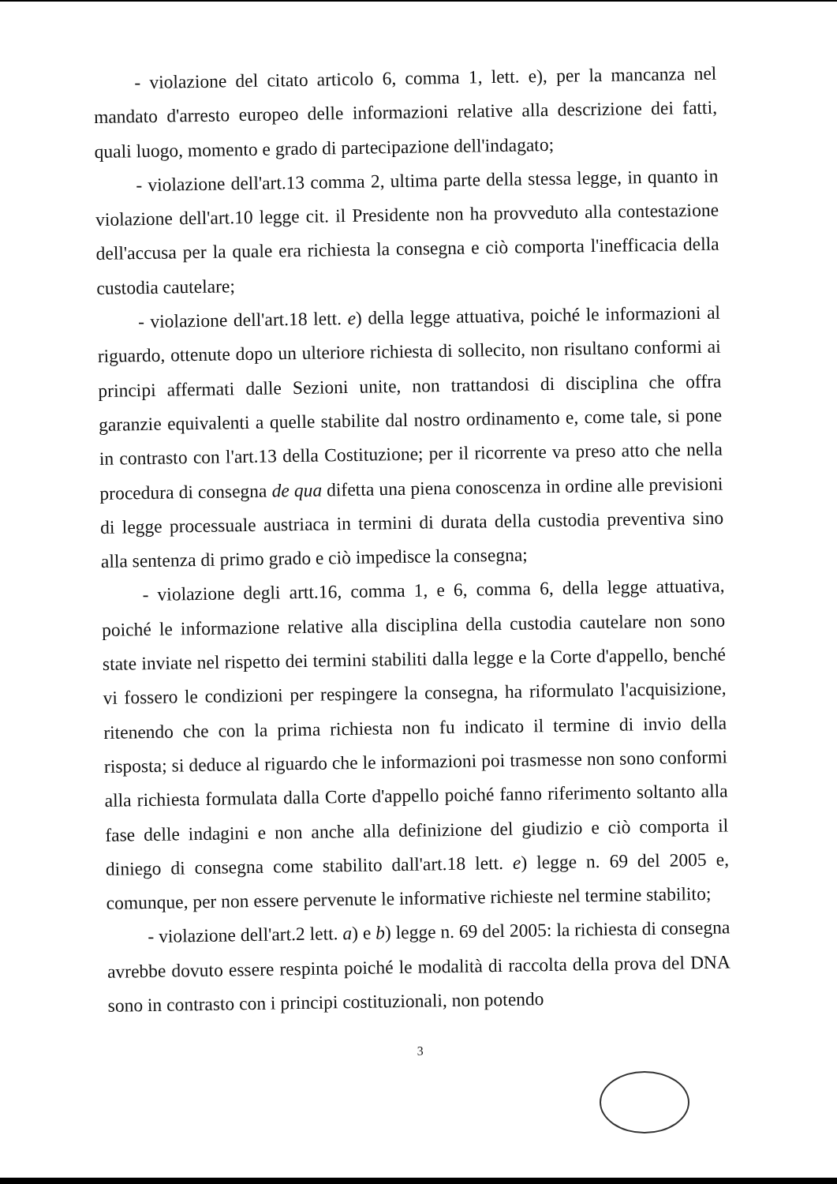- violazione del citato articolo 6, comma 1, lett. e), per la mancanza nel mandato d'arresto europeo delle informazioni relative alla descrizione dei fatti, quali luogo, momento e grado di partecipazione dell'indagato;
- violazione dell'art.13 comma 2, ultima parte della stessa legge, in quanto in violazione dell'art.10 legge cit. il Presidente non ha provveduto alla contestazione dell'accusa per la quale era richiesta la consegna e ciò comporta l'inefficacia della custodia cautelare;
- violazione dell'art.18 lett. e) della legge attuativa, poiché le informazioni al riguardo, ottenute dopo un ulteriore richiesta di sollecito, non risultano conformi ai principi affermati dalle Sezioni unite, non trattandosi di disciplina che offra garanzie equivalenti a quelle stabilite dal nostro ordinamento e, come tale, si pone in contrasto con l'art.13 della Costituzione; per il ricorrente va preso atto che nella procedura di consegna de qua difetta una piena conoscenza in ordine alle previsioni di legge processuale austriaca in termini di durata della custodia preventiva sino alla sentenza di primo grado e ciò impedisce la consegna;
- violazione degli artt.16, comma 1, e 6, comma 6, della legge attuativa, poiché le informazione relative alla disciplina della custodia cautelare non sono state inviate nel rispetto dei termini stabiliti dalla legge e la Corte d'appello, benché vi fossero le condizioni per respingere la consegna, ha riformulato l'acquisizione, ritenendo che con la prima richiesta non fu indicato il termine di invio della risposta; si deduce al riguardo che le informazioni poi trasmesse non sono conformi alla richiesta formulata dalla Corte d'appello poiché fanno riferimento soltanto alla fase delle indagini e non anche alla definizione del giudizio e ciò comporta il diniego di consegna come stabilito dall'art.18 lett. e) legge n. 69 del 2005 e, comunque, per non essere pervenute le informative richieste nel termine stabilito;
- violazione dell'art.2 lett. a) e b) legge n. 69 del 2005: la richiesta di consegna avrebbe dovuto essere respinta poiché le modalità di raccolta della prova del DNA sono in contrasto con i principi costituzionali, non potendo
3